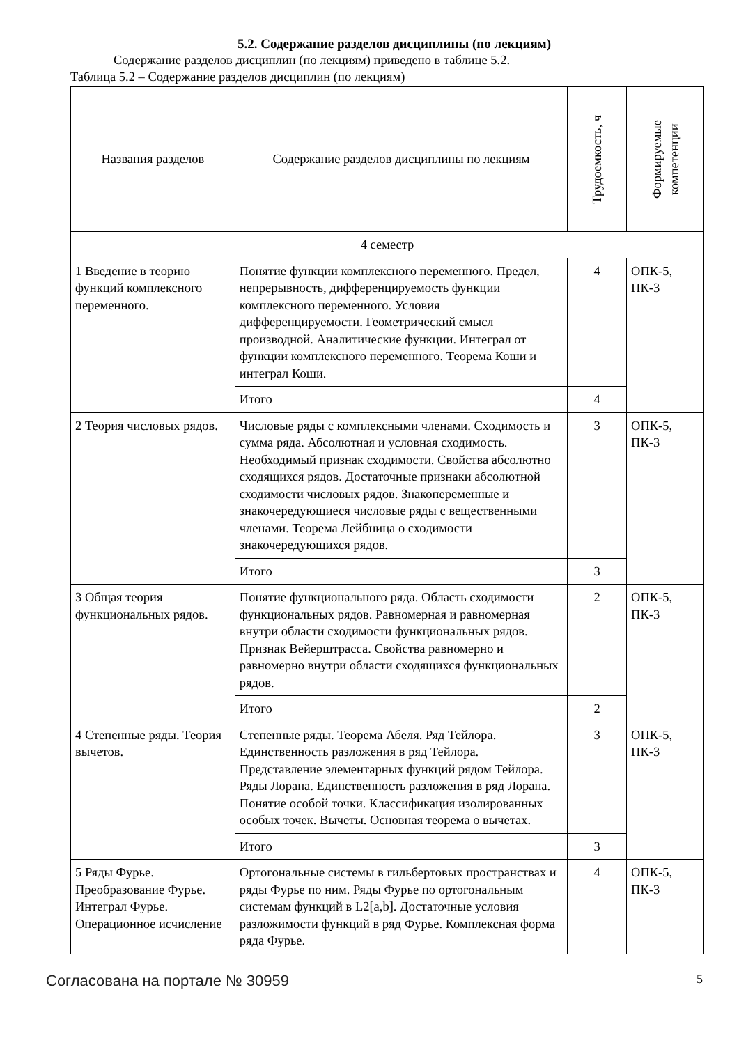5.2. Содержание разделов дисциплины (по лекциям)
Содержание разделов дисциплин (по лекциям) приведено в таблице 5.2.
Таблица 5.2 – Содержание разделов дисциплин (по лекциям)
| Названия разделов | Содержание разделов дисциплины по лекциям | Трудоемкость, ч | Формируемые компетенции |
| --- | --- | --- | --- |
| 4 семестр | | | |
| 1 Введение в теорию функций комплексного переменного. | Понятие функции комплексного переменного. Предел, непрерывность, дифференцируемость функции комплексного переменного. Условия дифференцируемости. Геометрический смысл производной. Аналитические функции. Интеграл от функции комплексного переменного. Теорема Коши и интеграл Коши. | 4 | ОПК-5, ПК-3 |
| | Итого | 4 | |
| 2 Теория числовых рядов. | Числовые ряды с комплексными членами. Сходимость и сумма ряда. Абсолютная и условная сходимость. Необходимый признак сходимости. Свойства абсолютно сходящихся рядов. Достаточные признаки абсолютной сходимости числовых рядов. Знакопеременные и знакочередующиеся числовые ряды с вещественными членами. Теорема Лейбница о сходимости знакочередующихся рядов. | 3 | ОПК-5, ПК-3 |
| | Итого | 3 | |
| 3 Общая теория функциональных рядов. | Понятие функционального ряда. Область сходимости функциональных рядов. Равномерная и равномерная внутри области сходимости функциональных рядов. Признак Вейерштрасса. Свойства равномерно и равномерно внутри области сходящихся функциональных рядов. | 2 | ОПК-5, ПК-3 |
| | Итого | 2 | |
| 4 Степенные ряды. Теория вычетов. | Степенные ряды. Теорема Абеля. Ряд Тейлора. Единственность разложения в ряд Тейлора. Представление элементарных функций рядом Тейлора. Ряды Лорана. Единственность разложения в ряд Лорана. Понятие особой точки. Классификация изолированных особых точек. Вычеты. Основная теорема о вычетах. | 3 | ОПК-5, ПК-3 |
| | Итого | 3 | |
| 5 Ряды Фурье. Преобразование Фурье. Интеграл Фурье. Операционное исчисление | Ортогональные системы в гильбертовых пространствах и ряды Фурье по ним. Ряды Фурье по ортогональным системам функций в L2[a,b]. Достаточные условия разложимости функций в ряд Фурье. Комплексная форма ряда Фурье. | 4 | ОПК-5, ПК-3 |
Согласована на портале № 30959 5